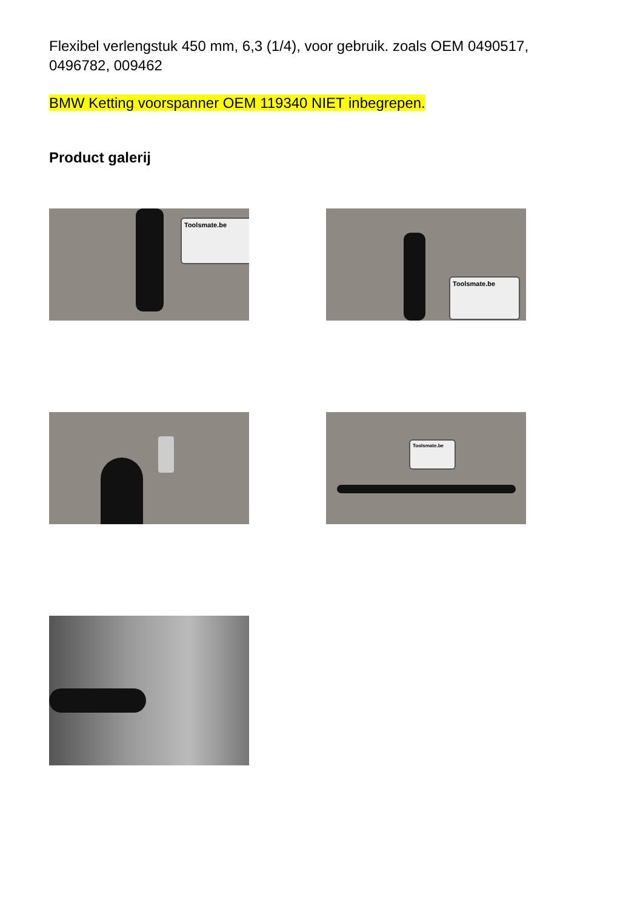Flexibel verlengstuk 450 mm, 6,3 (1/4), voor gebruik. zoals OEM 0490517, 0496782, 009462
BMW Ketting voorspanner OEM 119340 NIET inbegrepen.
Product galerij
Toolsmate.be
Toolsmate.be
Toolsmate.be